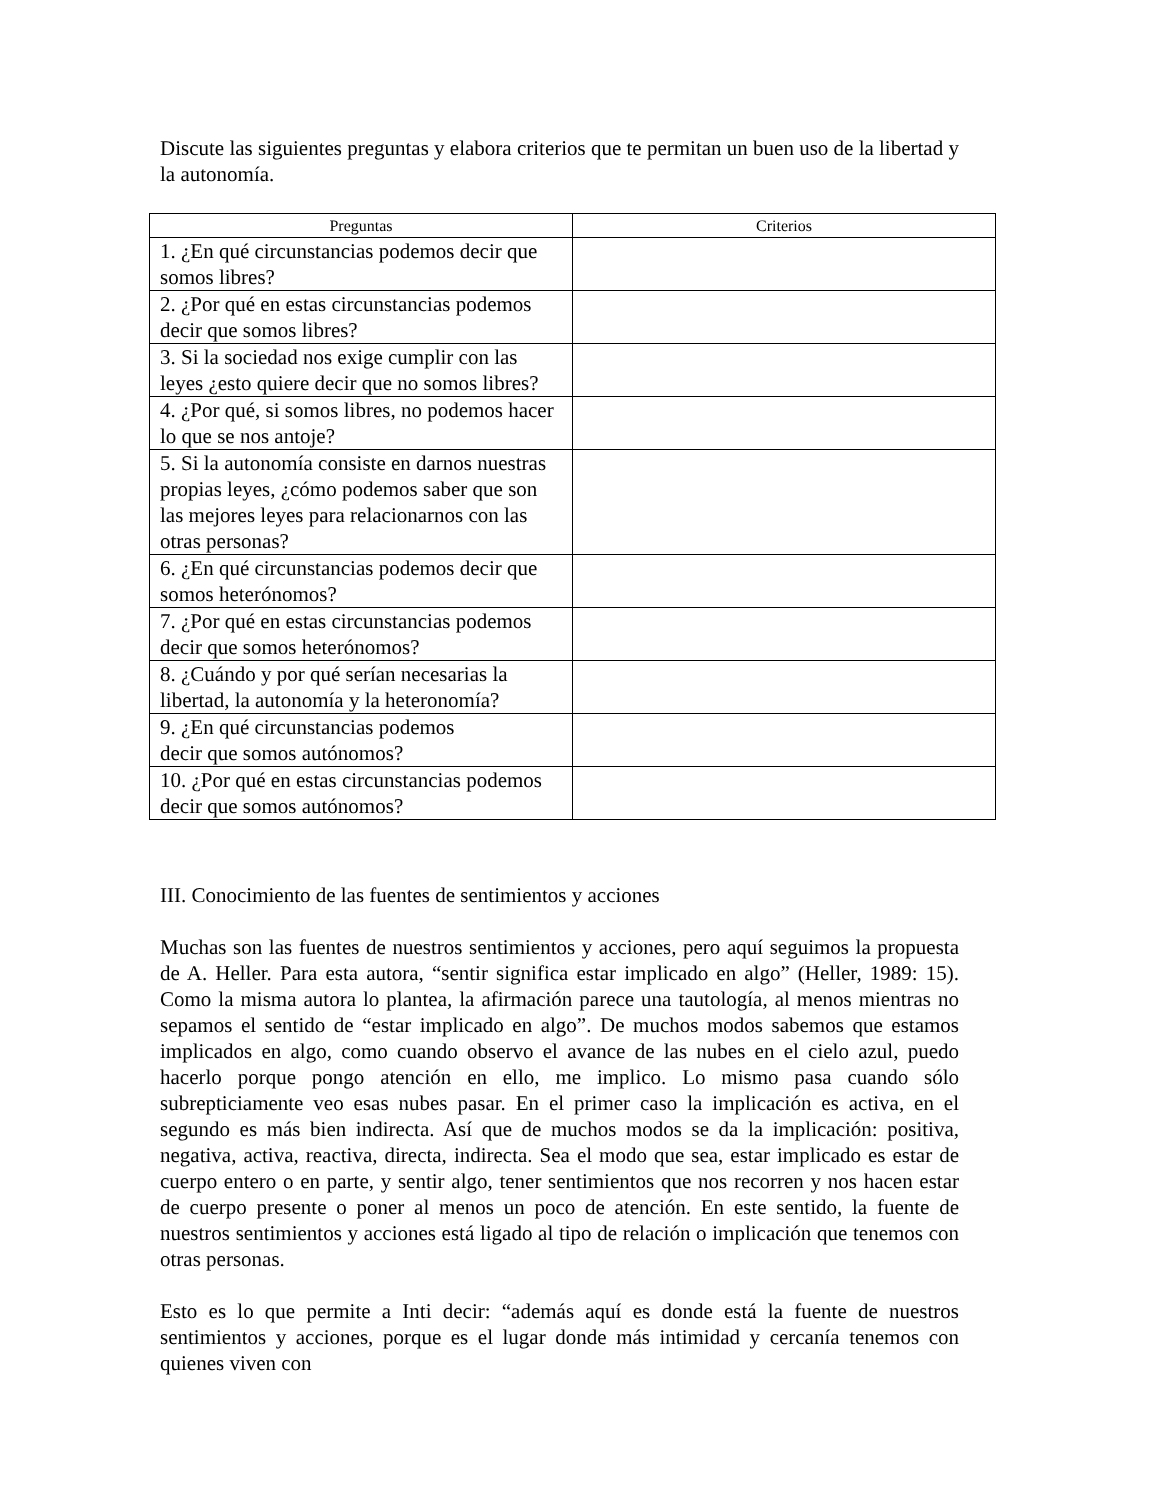Discute las siguientes preguntas y elabora criterios que te permitan un buen uso de la libertad y la autonomía.
| Preguntas | Criterios |
| --- | --- |
| 1. ¿En qué circunstancias podemos decir que somos libres? | |
| 2. ¿Por qué en estas circunstancias podemos decir que somos libres? | |
| 3. Si la sociedad nos exige cumplir con las leyes ¿esto quiere decir que no somos libres? | |
| 4. ¿Por qué, si somos libres, no podemos hacer lo que se nos antoje? | |
| 5. Si la autonomía consiste en darnos nuestras propias leyes, ¿cómo podemos saber que son las mejores leyes para relacionarnos con las otras personas? | |
| 6. ¿En qué circunstancias podemos decir que somos heterónomos? | |
| 7. ¿Por qué en estas circunstancias podemos decir que somos heterónomos? | |
| 8. ¿Cuándo y por qué serían necesarias la libertad, la autonomía y la heteronomía? | |
| 9. ¿En qué circunstancias podemos decir que somos autónomos? | |
| 10. ¿Por qué en estas circunstancias podemos decir que somos autónomos? | |
III. Conocimiento de las fuentes de sentimientos y acciones
Muchas son las fuentes de nuestros sentimientos y acciones, pero aquí seguimos la propuesta de A. Heller. Para esta autora, “sentir significa estar implicado en algo” (Heller, 1989: 15). Como la misma autora lo plantea, la afirmación parece una tautología, al menos mientras no sepamos el sentido de “estar implicado en algo”. De muchos modos sabemos que estamos implicados en algo, como cuando observo el avance de las nubes en el cielo azul, puedo hacerlo porque pongo atención en ello, me implico. Lo mismo pasa cuando sólo subrepticiamente veo esas nubes pasar. En el primer caso la implicación es activa, en el segundo es más bien indirecta. Así que de muchos modos se da la implicación: positiva, negativa, activa, reactiva, directa, indirecta. Sea el modo que sea, estar implicado es estar de cuerpo entero o en parte, y sentir algo, tener sentimientos que nos recorren y nos hacen estar de cuerpo presente o poner al menos un poco de atención. En este sentido, la fuente de nuestros sentimientos y acciones está ligado al tipo de relación o implicación que tenemos con otras personas.
Esto es lo que permite a Inti decir: “además aquí es donde está la fuente de nuestros sentimientos y acciones, porque es el lugar donde más intimidad y cercanía tenemos con quienes viven con